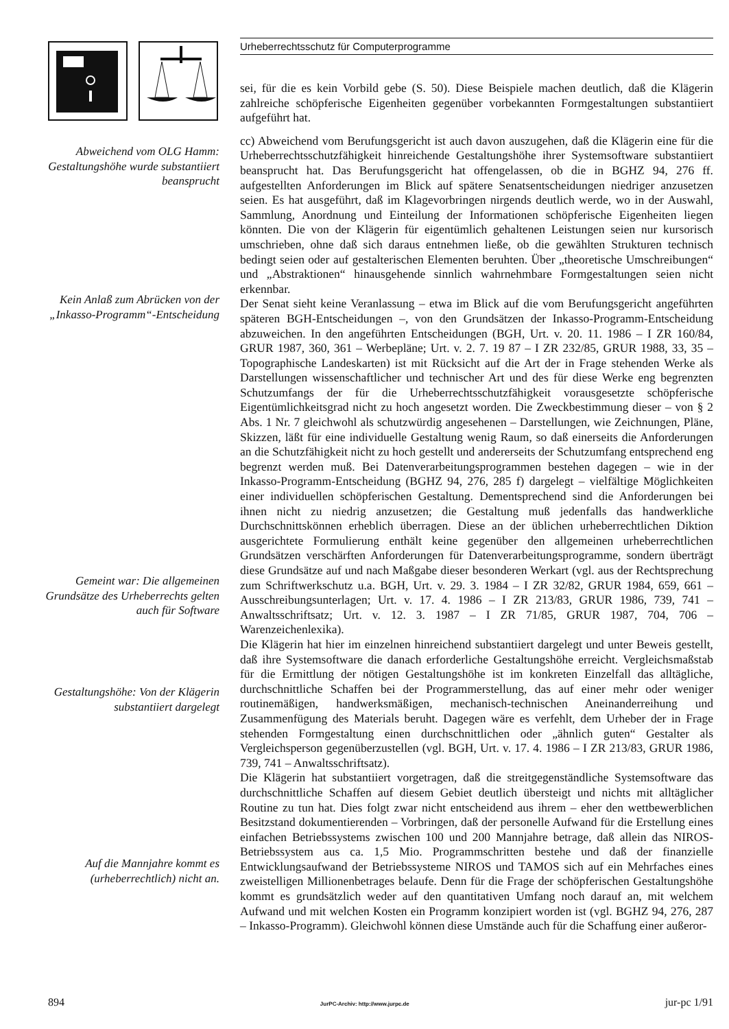Abweichend vom OLG Hamm: Gestaltungshöhe wurde substantiiert beansprucht
Kein Anlaß zum Abrücken von der „Inkasso-Programm“-Entscheidung
Gemeint war: Die allgemeinen Grundsätze des Urheberrechts gelten auch für Software
Gestaltungshöhe: Von der Klägerin substantiiert dargelegt
Auf die Mannjahre kommt es (urheberrechtlich) nicht an.
Urheberrechtsschutz für Computerprogramme
sei, für die es kein Vorbild gebe (S. 50). Diese Beispiele machen deutlich, daß die Klägerin zahlreiche schöpferische Eigenheiten gegenüber vorbekannten Formgestaltungen substantiiert aufgeführt hat.
cc) Abweichend vom Berufungsgericht ist auch davon auszugehen, daß die Klägerin eine für die Urheberrechtsschutzfähigkeit hinreichende Gestaltungshöhe ihrer Systemsoftware substantiiert beansprucht hat. Das Berufungsgericht hat offengelassen, ob die in BGHZ 94, 276 ff. aufgestellten Anforderungen im Blick auf spätere Senatsentscheidungen niedriger anzusetzen seien. Es hat ausgeführt, daß im Klagevorbringen nirgends deutlich werde, wo in der Auswahl, Sammlung, Anordnung und Einteilung der Informationen schöpferische Eigenheiten liegen könnten. Die von der Klägerin für eigentümlich gehaltenen Leistungen seien nur kursorisch umschrieben, ohne daß sich daraus entnehmen ließe, ob die gewählten Strukturen technisch bedingt seien oder auf gestalterischen Elementen beruhten. Über „theoretische Umschreibungen“ und „Abstraktionen“ hinausgehende sinnlich wahrnehmbare Formgestaltungen seien nicht erkennbar.
Der Senat sieht keine Veranlassung – etwa im Blick auf die vom Berufungsgericht angeführten späteren BGH-Entscheidungen –, von den Grundsätzen der Inkasso-Programm-Entscheidung abzuweichen. In den angeführten Entscheidungen (BGH, Urt. v. 20. 11. 1986 – I ZR 160/84, GRUR 1987, 360, 361 – Werbepläne; Urt. v. 2. 7. 19 87 – I ZR 232/85, GRUR 1988, 33, 35 – Topographische Landeskarten) ist mit Rücksicht auf die Art der in Frage stehenden Werke als Darstellungen wissenschaftlicher und technischer Art und des für diese Werke eng begrenzten Schutzumfangs der für die Urheberrechtsschutzfähigkeit vorausgesetzte schöpferische Eigentümlichkeitsgrad nicht zu hoch angesetzt worden. Die Zweckbestimmung dieser – von § 2 Abs. 1 Nr. 7 gleichwohl als schutzwürdig angesehenen – Darstellungen, wie Zeichnungen, Pläne, Skizzen, läßt für eine individuelle Gestaltung wenig Raum, so daß einerseits die Anforderungen an die Schutzfähigkeit nicht zu hoch gestellt und andererseits der Schutzumfang entsprechend eng begrenzt werden muß. Bei Datenverarbeitungsprogrammen bestehen dagegen – wie in der Inkasso-Programm-Entscheidung (BGHZ 94, 276, 285 f) dargelegt – vielfältige Möglichkeiten einer individuellen schöpferischen Gestaltung. Dementsprechend sind die Anforderungen bei ihnen nicht zu niedrig anzusetzen; die Gestaltung muß jedenfalls das handwerkliche Durchschnittskönnen erheblich überragen. Diese an der üblichen urheberrechtlichen Diktion ausgerichtete Formulierung enthält keine gegenüber den allgemeinen urheberrechtlichen Grundsätzen verschärften Anforderungen für Datenverarbeitungsprogramme, sondern überträgt diese Grundsätze auf und nach Maßgabe dieser besonderen Werkart (vgl. aus der Rechtsprechung zum Schriftwerkschutz u.a. BGH, Urt. v. 29. 3. 1984 – I ZR 32/82, GRUR 1984, 659, 661 – Ausschreibungsunterlagen; Urt. v. 17. 4. 1986 – I ZR 213/83, GRUR 1986, 739, 741 – Anwaltsschriftsatz; Urt. v. 12. 3. 1987 – I ZR 71/85, GRUR 1987, 704, 706 – Warenzeichenlexika).
Die Klägerin hat hier im einzelnen hinreichend substantiiert dargelegt und unter Beweis gestellt, daß ihre Systemsoftware die danach erforderliche Gestaltungshöhe erreicht. Vergleichsmaßstab für die Ermittlung der nötigen Gestaltungshöhe ist im konkreten Einzelfall das alltägliche, durchschnittliche Schaffen bei der Programmerstellung, das auf einer mehr oder weniger routinemäßigen, handwerksmäßigen, mechanisch-technischen Aneinanderreihung und Zusammenfügung des Materials beruht. Dagegen wäre es verfehlt, dem Urheber der in Frage stehenden Formgestaltung einen durchschnittlichen oder „ähnlich guten“ Gestalter als Vergleichsperson gegenüberzustellen (vgl. BGH, Urt. v. 17. 4. 1986 – I ZR 213/83, GRUR 1986, 739, 741 – Anwaltsschriftsatz).
Die Klägerin hat substantiiert vorgetragen, daß die streitgegenständliche Systemsoftware das durchschnittliche Schaffen auf diesem Gebiet deutlich übersteigt und nichts mit alltäglicher Routine zu tun hat. Dies folgt zwar nicht entscheidend aus ihrem – eher den wettbewerblichen Besitzstand dokumentierenden – Vorbringen, daß der personelle Aufwand für die Erstellung eines einfachen Betriebssystems zwischen 100 und 200 Mannjahre betrage, daß allein das NIROS-Betriebssystem aus ca. 1,5 Mio. Programmschritten bestehe und daß der finanzielle Entwicklungsaufwand der Betriebssysteme NIROS und TAMOS sich auf ein Mehrfaches eines zweistelligen Millionenbetrages belaufe. Denn für die Frage der schöpferischen Gestaltungshöhe kommt es grundsätzlich weder auf den quantitativen Umfang noch darauf an, mit welchem Aufwand und mit welchen Kosten ein Programm konzipiert worden ist (vgl. BGHZ 94, 276, 287 – Inkasso-Programm). Gleichwohl können diese Umstände auch für die Schaffung einer außeror-
894 JurPC-Archiv: http://www.jurpc.de jur-pc 1/91